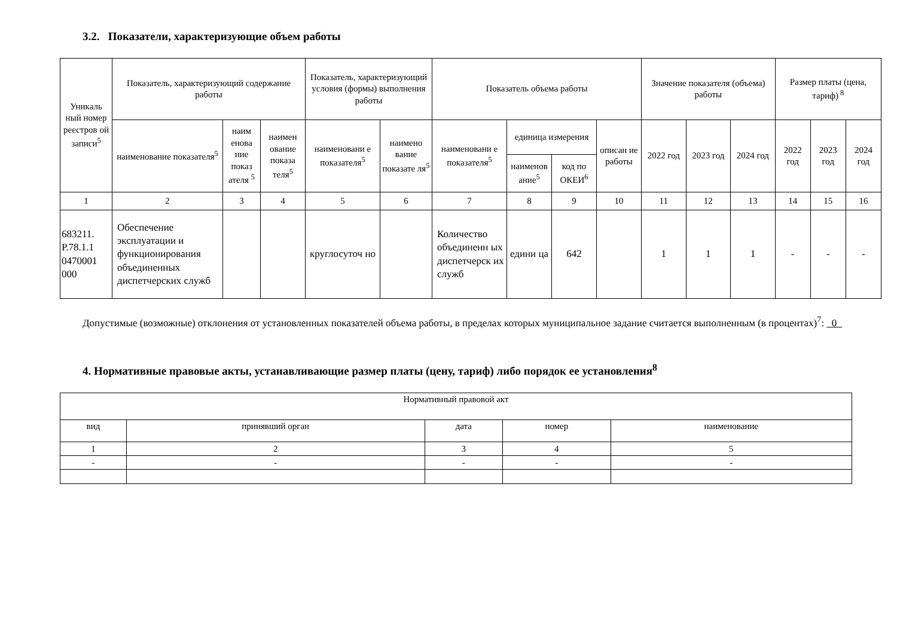3.2. Показатели, характеризующие объем работы
| Уникаль ный номер реестров ой записи<sup>5</sup> | Показатель, характеризующий содержание работы | | | Показатель, характеризующий условия (формы) выполнения работы | | Показатель объема работы | | | | Значение показателя (объема) работы | | | Размер платы (цена, тариф)<sup>8</sup> | | |
| --- | --- | --- | --- | --- | --- | --- | --- | --- | --- | --- | --- | --- | --- | --- | --- |
| | наименование показателя<sup>5</sup> | наим енова ние показ ателя <sup>5</sup> | наимен ование показа теля<sup>5</sup> | наименовани е показателя<sup>5</sup> | наимено вание показате ля<sup>5</sup> | наименовани е показателя<sup>5</sup> | единица измерения | | описан ие работы | 2022 год | 2023 год | 2024 год | 2022 год | 2023 год | 2024 год |
| | | | | | | | наименов ание<sup>5</sup> | код по ОКЕИ<sup>6</sup> | | | | | | | |
| 1 | 2 | 3 | 4 | 5 | 6 | 7 | 8 | 9 | 10 | 11 | 12 | 13 | 14 | 15 | 16 |
| 683211. Р.78.1.1 0470001 000 | Обеспечение эксплуатации и функционирования объединенных диспетчерских служб | | | круглосуточ но | | Количество объединенн ых диспетчерск их служб | едини ца | 642 | | 1 | 1 | 1 | - | - | - |
Допустимые (возможные) отклонения от установленных показателей объема работы, в пределах которых муниципальное задание считается выполненным (в процентах)<sup>7</sup>: 0
4. Нормативные правовые акты, устанавливающие размер платы (цену, тариф) либо порядок ее установления<sup>8</sup>
| Нормативный правовой акт | | | | |
| вид | принявший орган | дата | номер | наименование |
| 1 | 2 | 3 | 4 | 5 |
| - | - | - | - | - |